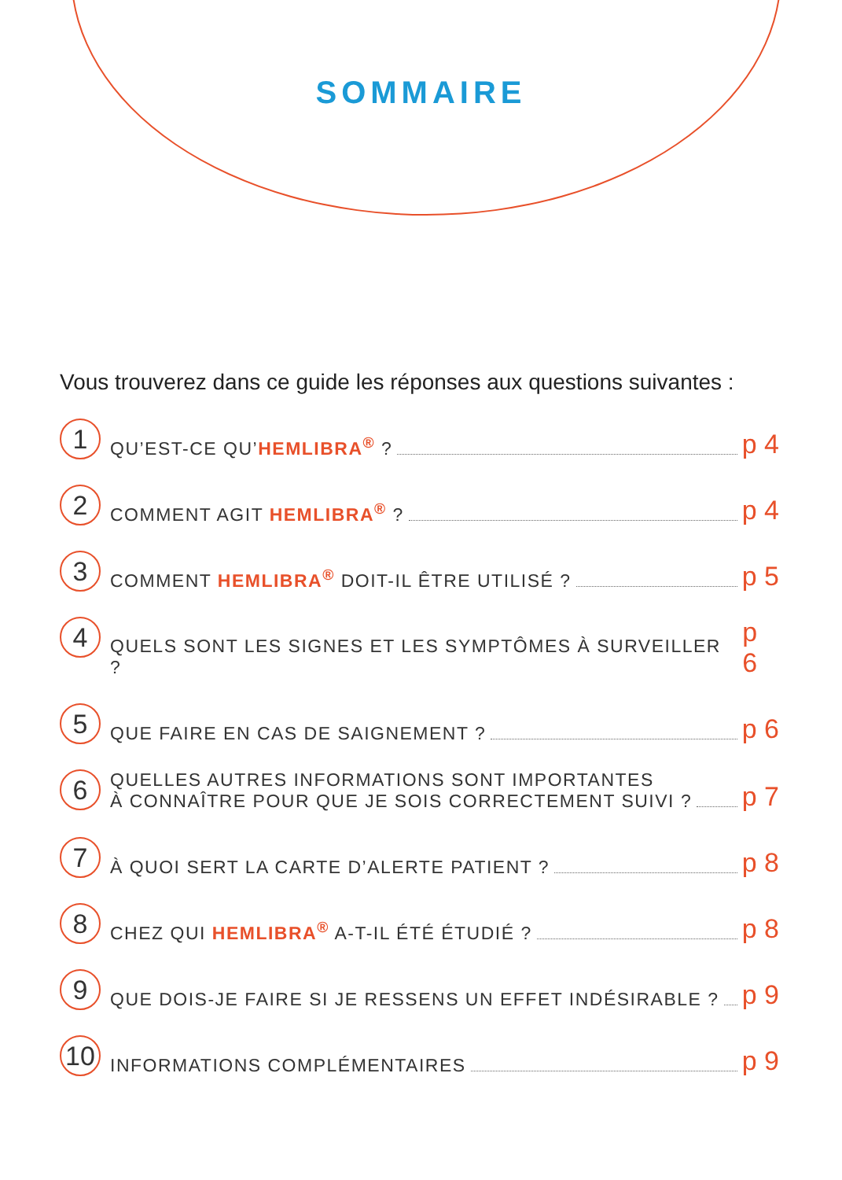SOMMAIRE
Vous trouverez dans ce guide les réponses aux questions suivantes :
1 QU’EST-CE QU’HEMLIBRA<sup>®</sup> ? p 4
2 COMMENT AGIT HEMLIBRA<sup>®</sup> ? p 4
3 COMMENT HEMLIBRA<sup>®</sup> DOIT-IL ÊTRE UTILISÉ ? p 5
4 QUELS SONT LES SIGNES ET LES SYMPTÔMES À SURVEILLER ? p 6
5 QUE FAIRE EN CAS DE SAIGNEMENT ? p 6
6 QUELLES AUTRES INFORMATIONS SONT IMPORTANTES
À CONNAÎTRE POUR QUE JE SOIS CORRECTEMENT SUIVI ? p 7
7 À QUOI SERT LA CARTE D’ALERTE PATIENT ? p 8
8 CHEZ QUI HEMLIBRA<sup>®</sup> A-T-IL ÉTÉ ÉTUDIÉ ? p 8
9 QUE DOIS-JE FAIRE SI JE RESSENS UN EFFET INDÉSIRABLE ? p 9
10 INFORMATIONS COMPLÉMENTAIRES p 9